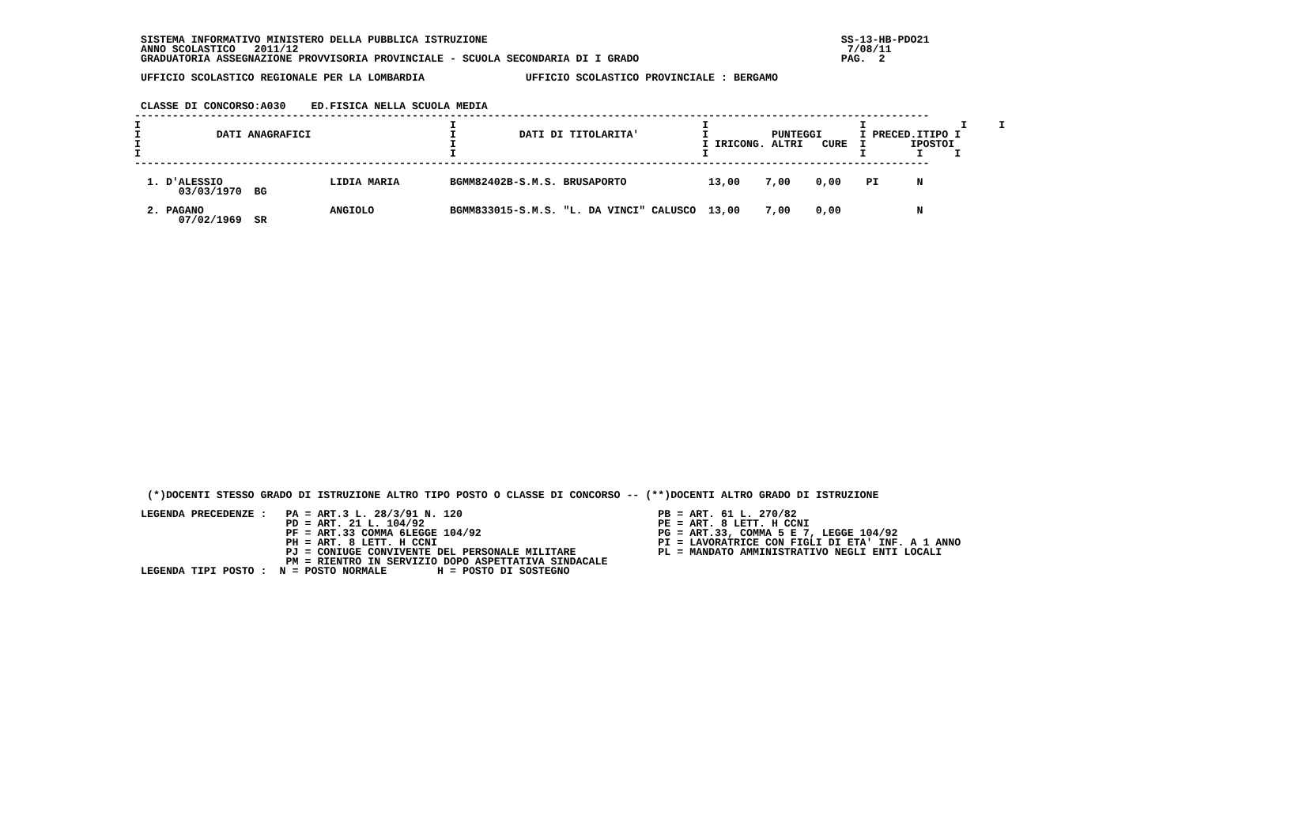SISTEMA INFORMATIVO MINISTERO DELLA PUBBLICA ISTRUZIONE                                                        SS-13-HB-PDO21
  ANNO SCOLASTICO   2011/12                                                                                       7/08/11
  GRADUATORIA ASSEGNAZIONE PROVVISORIA PROVINCIALE - SCUOLA SECONDARIA DI I GRADO                                PAG.  2

  UFFICIO SCOLASTICO REGIONALE PER LA LOMBARDIA                UFFICIO SCOLASTICO PROVINCIALE : BERGAMO


  CLASSE DI CONCORSO:A030    ED.FISICA NELLA SCUOLA MEDIA
 ------------------------------------------------------------------------------------------------------------------------------
 I                                                 I                                       I                        I               I     I
 I            DATI ANAGRAFICI                      I          DATI DI TITOLARITA'          I          PUNTEGGI      I PRECED.ITIPO I
 I                                                 I                                       I IRICONG. ALTRI   CURE  I       IPOSTOI
 I                                                 I                                       I                        I        I     I
 ------------------------------------------------------------------------------------------------------------------------------

   1. D'ALESSIO                 LIDIA MARIA        BGMM82402B-S.M.S. BRUSAPORTO             13,00    7,00    0,00    PI      N
        03/03/1970  BG

   2. PAGANO                    ANGIOLO            BGMM833015-S.M.S. "L. DA VINCI" CALUSCO  13,00    7,00    0,00            N
        07/02/1969  SR




























   (*)DOCENTI STESSO GRADO DI ISTRUZIONE ALTRO TIPO POSTO O CLASSE DI CONCORSO -- (**)DOCENTI ALTRO GRADO DI ISTRUZIONE

  LEGENDA PRECEDENZE :   PA = ART.3 L. 28/3/91 N. 120                               PB = ART. 61 L. 270/82
                         PD = ART. 21 L. 104/92                                     PE = ART. 8 LETT. H CCNI
                         PF = ART.33 COMMA 6LEGGE 104/92                            PG = ART.33, COMMA 5 E 7, LEGGE 104/92
                         PH = ART. 8 LETT. H CCNI                                   PI = LAVORATRICE CON FIGLI DI ETA' INF. A 1 ANNO
                         PJ = CONIUGE CONVIVENTE DEL PERSONALE MILITARE             PL = MANDATO AMMINISTRATIVO NEGLI ENTI LOCALI
                         PM = RIENTRO IN SERVIZIO DOPO ASPETTATIVA SINDACALE
  LEGENDA TIPI POSTO :  N = POSTO NORMALE        H = POSTO DI SOSTEGNO